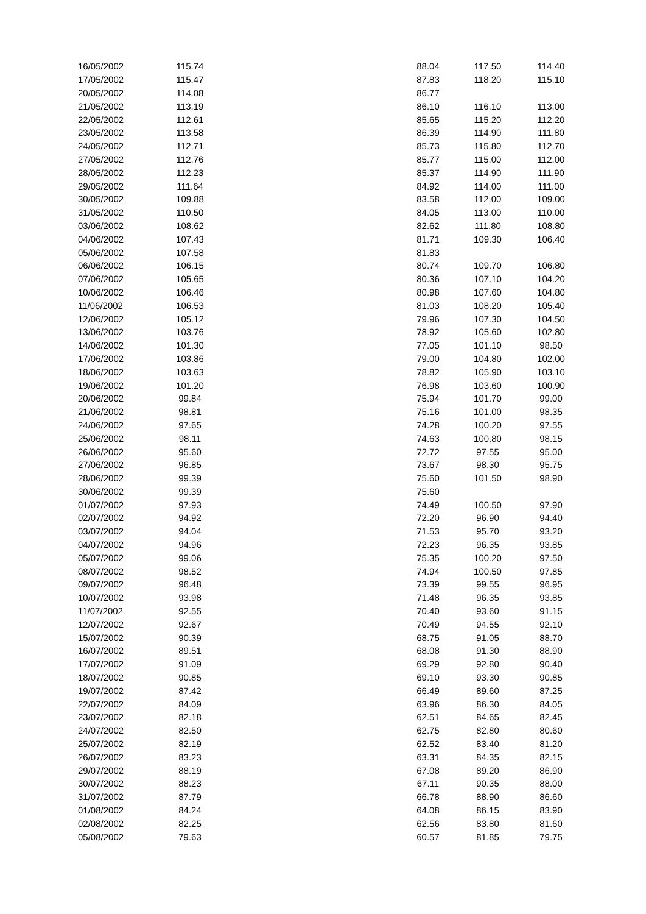| 16/05/2002 | 115.74 | | 88.04 | 117.50 | 114.40 |
| 17/05/2002 | 115.47 | | 87.83 | 118.20 | 115.10 |
| 20/05/2002 | 114.08 | | 86.77 | | |
| 21/05/2002 | 113.19 | | 86.10 | 116.10 | 113.00 |
| 22/05/2002 | 112.61 | | 85.65 | 115.20 | 112.20 |
| 23/05/2002 | 113.58 | | 86.39 | 114.90 | 111.80 |
| 24/05/2002 | 112.71 | | 85.73 | 115.80 | 112.70 |
| 27/05/2002 | 112.76 | | 85.77 | 115.00 | 112.00 |
| 28/05/2002 | 112.23 | | 85.37 | 114.90 | 111.90 |
| 29/05/2002 | 111.64 | | 84.92 | 114.00 | 111.00 |
| 30/05/2002 | 109.88 | | 83.58 | 112.00 | 109.00 |
| 31/05/2002 | 110.50 | | 84.05 | 113.00 | 110.00 |
| 03/06/2002 | 108.62 | | 82.62 | 111.80 | 108.80 |
| 04/06/2002 | 107.43 | | 81.71 | 109.30 | 106.40 |
| 05/06/2002 | 107.58 | | 81.83 | | |
| 06/06/2002 | 106.15 | | 80.74 | 109.70 | 106.80 |
| 07/06/2002 | 105.65 | | 80.36 | 107.10 | 104.20 |
| 10/06/2002 | 106.46 | | 80.98 | 107.60 | 104.80 |
| 11/06/2002 | 106.53 | | 81.03 | 108.20 | 105.40 |
| 12/06/2002 | 105.12 | | 79.96 | 107.30 | 104.50 |
| 13/06/2002 | 103.76 | | 78.92 | 105.60 | 102.80 |
| 14/06/2002 | 101.30 | | 77.05 | 101.10 | 98.50 |
| 17/06/2002 | 103.86 | | 79.00 | 104.80 | 102.00 |
| 18/06/2002 | 103.63 | | 78.82 | 105.90 | 103.10 |
| 19/06/2002 | 101.20 | | 76.98 | 103.60 | 100.90 |
| 20/06/2002 | 99.84 | | 75.94 | 101.70 | 99.00 |
| 21/06/2002 | 98.81 | | 75.16 | 101.00 | 98.35 |
| 24/06/2002 | 97.65 | | 74.28 | 100.20 | 97.55 |
| 25/06/2002 | 98.11 | | 74.63 | 100.80 | 98.15 |
| 26/06/2002 | 95.60 | | 72.72 | 97.55 | 95.00 |
| 27/06/2002 | 96.85 | | 73.67 | 98.30 | 95.75 |
| 28/06/2002 | 99.39 | | 75.60 | 101.50 | 98.90 |
| 30/06/2002 | 99.39 | | 75.60 | | |
| 01/07/2002 | 97.93 | | 74.49 | 100.50 | 97.90 |
| 02/07/2002 | 94.92 | | 72.20 | 96.90 | 94.40 |
| 03/07/2002 | 94.04 | | 71.53 | 95.70 | 93.20 |
| 04/07/2002 | 94.96 | | 72.23 | 96.35 | 93.85 |
| 05/07/2002 | 99.06 | | 75.35 | 100.20 | 97.50 |
| 08/07/2002 | 98.52 | | 74.94 | 100.50 | 97.85 |
| 09/07/2002 | 96.48 | | 73.39 | 99.55 | 96.95 |
| 10/07/2002 | 93.98 | | 71.48 | 96.35 | 93.85 |
| 11/07/2002 | 92.55 | | 70.40 | 93.60 | 91.15 |
| 12/07/2002 | 92.67 | | 70.49 | 94.55 | 92.10 |
| 15/07/2002 | 90.39 | | 68.75 | 91.05 | 88.70 |
| 16/07/2002 | 89.51 | | 68.08 | 91.30 | 88.90 |
| 17/07/2002 | 91.09 | | 69.29 | 92.80 | 90.40 |
| 18/07/2002 | 90.85 | | 69.10 | 93.30 | 90.85 |
| 19/07/2002 | 87.42 | | 66.49 | 89.60 | 87.25 |
| 22/07/2002 | 84.09 | | 63.96 | 86.30 | 84.05 |
| 23/07/2002 | 82.18 | | 62.51 | 84.65 | 82.45 |
| 24/07/2002 | 82.50 | | 62.75 | 82.80 | 80.60 |
| 25/07/2002 | 82.19 | | 62.52 | 83.40 | 81.20 |
| 26/07/2002 | 83.23 | | 63.31 | 84.35 | 82.15 |
| 29/07/2002 | 88.19 | | 67.08 | 89.20 | 86.90 |
| 30/07/2002 | 88.23 | | 67.11 | 90.35 | 88.00 |
| 31/07/2002 | 87.79 | | 66.78 | 88.90 | 86.60 |
| 01/08/2002 | 84.24 | | 64.08 | 86.15 | 83.90 |
| 02/08/2002 | 82.25 | | 62.56 | 83.80 | 81.60 |
| 05/08/2002 | 79.63 | | 60.57 | 81.85 | 79.75 |